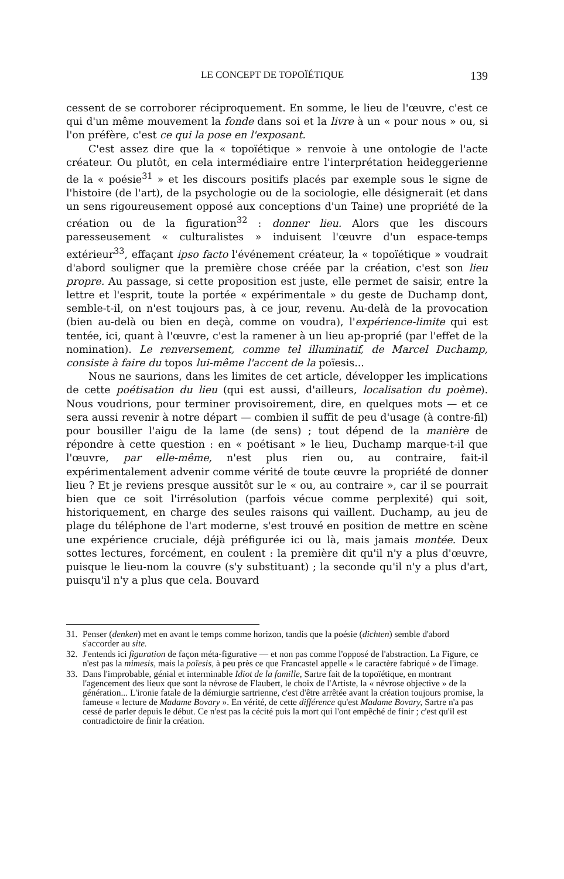LE CONCEPT DE TOPOÏÉTIQUE 139
cessent de se corroborer réciproquement. En somme, le lieu de l'œuvre, c'est ce qui d'un même mouvement la fonde dans soi et la livre à un « pour nous » ou, si l'on préfère, c'est ce qui la pose en l'exposant.
C'est assez dire que la « topoïétique » renvoie à une ontologie de l'acte créateur. Ou plutôt, en cela intermédiaire entre l'interprétation heideggerienne de la « poésie<sup>31</sup> » et les discours positifs placés par exemple sous le signe de l'histoire (de l'art), de la psychologie ou de la sociologie, elle désignerait (et dans un sens rigoureusement opposé aux conceptions d'un Taine) une propriété de la création ou de la figuration<sup>32</sup> : donner lieu. Alors que les discours paresseusement « culturalistes » induisent l'œuvre d'un espace-temps extérieur<sup>33</sup>, effaçant ipso facto l'événement créateur, la « topoïétique » voudrait d'abord souligner que la première chose créée par la création, c'est son lieu propre. Au passage, si cette proposition est juste, elle permet de saisir, entre la lettre et l'esprit, toute la portée « expérimentale » du geste de Duchamp dont, semble-t-il, on n'est toujours pas, à ce jour, revenu. Au-delà de la provocation (bien au-delà ou bien en deçà, comme on voudra), l'expérience-limite qui est tentée, ici, quant à l'œuvre, c'est la ramener à un lieu ap-proprié (par l'effet de la nomination). Le renversement, comme tel illuminatif, de Marcel Duchamp, consiste à faire du topos lui-même l'accent de la poïesis...
Nous ne saurions, dans les limites de cet article, développer les implications de cette poétisation du lieu (qui est aussi, d'ailleurs, localisation du poème). Nous voudrions, pour terminer provisoirement, dire, en quelques mots — et ce sera aussi revenir à notre départ — combien il suffit de peu d'usage (à contre-fil) pour bousiller l'aigu de la lame (de sens) ; tout dépend de la manière de répondre à cette question : en « poétisant » le lieu, Duchamp marque-t-il que l'œuvre, par elle-même, n'est plus rien ou, au contraire, fait-il expérimentalement advenir comme vérité de toute œuvre la propriété de donner lieu ? Et je reviens presque aussitôt sur le « ou, au contraire », car il se pourrait bien que ce soit l'irrésolution (parfois vécue comme perplexité) qui soit, historiquement, en charge des seules raisons qui vaillent. Duchamp, au jeu de plage du téléphone de l'art moderne, s'est trouvé en position de mettre en scène une expérience cruciale, déjà préfigurée ici ou là, mais jamais montée. Deux sottes lectures, forcément, en coulent : la première dit qu'il n'y a plus d'œuvre, puisque le lieu-nom la couvre (s'y substituant) ; la seconde qu'il n'y a plus d'art, puisqu'il n'y a plus que cela. Bouvard
31. Penser (denken) met en avant le temps comme horizon, tandis que la poésie (dichten) semble d'abord s'accorder au site.
32. J'entends ici figuration de façon méta-figurative — et non pas comme l'opposé de l'abstraction. La Figure, ce n'est pas la mimesis, mais la poïesis, à peu près ce que Francastel appelle « le caractère fabriqué » de l'image.
33. Dans l'improbable, génial et interminable Idiot de la famille, Sartre fait de la topoïétique, en montrant l'agencement des lieux que sont la névrose de Flaubert, le choix de l'Artiste, la « névrose objective » de la génération... L'ironie fatale de la démiurgie sartrienne, c'est d'être arrêtée avant la création toujours promise, la fameuse « lecture de Madame Bovary ». En vérité, de cette différence qu'est Madame Bovary, Sartre n'a pas cessé de parler depuis le début. Ce n'est pas la cécité puis la mort qui l'ont empêché de finir ; c'est qu'il est contradictoire de finir la création.